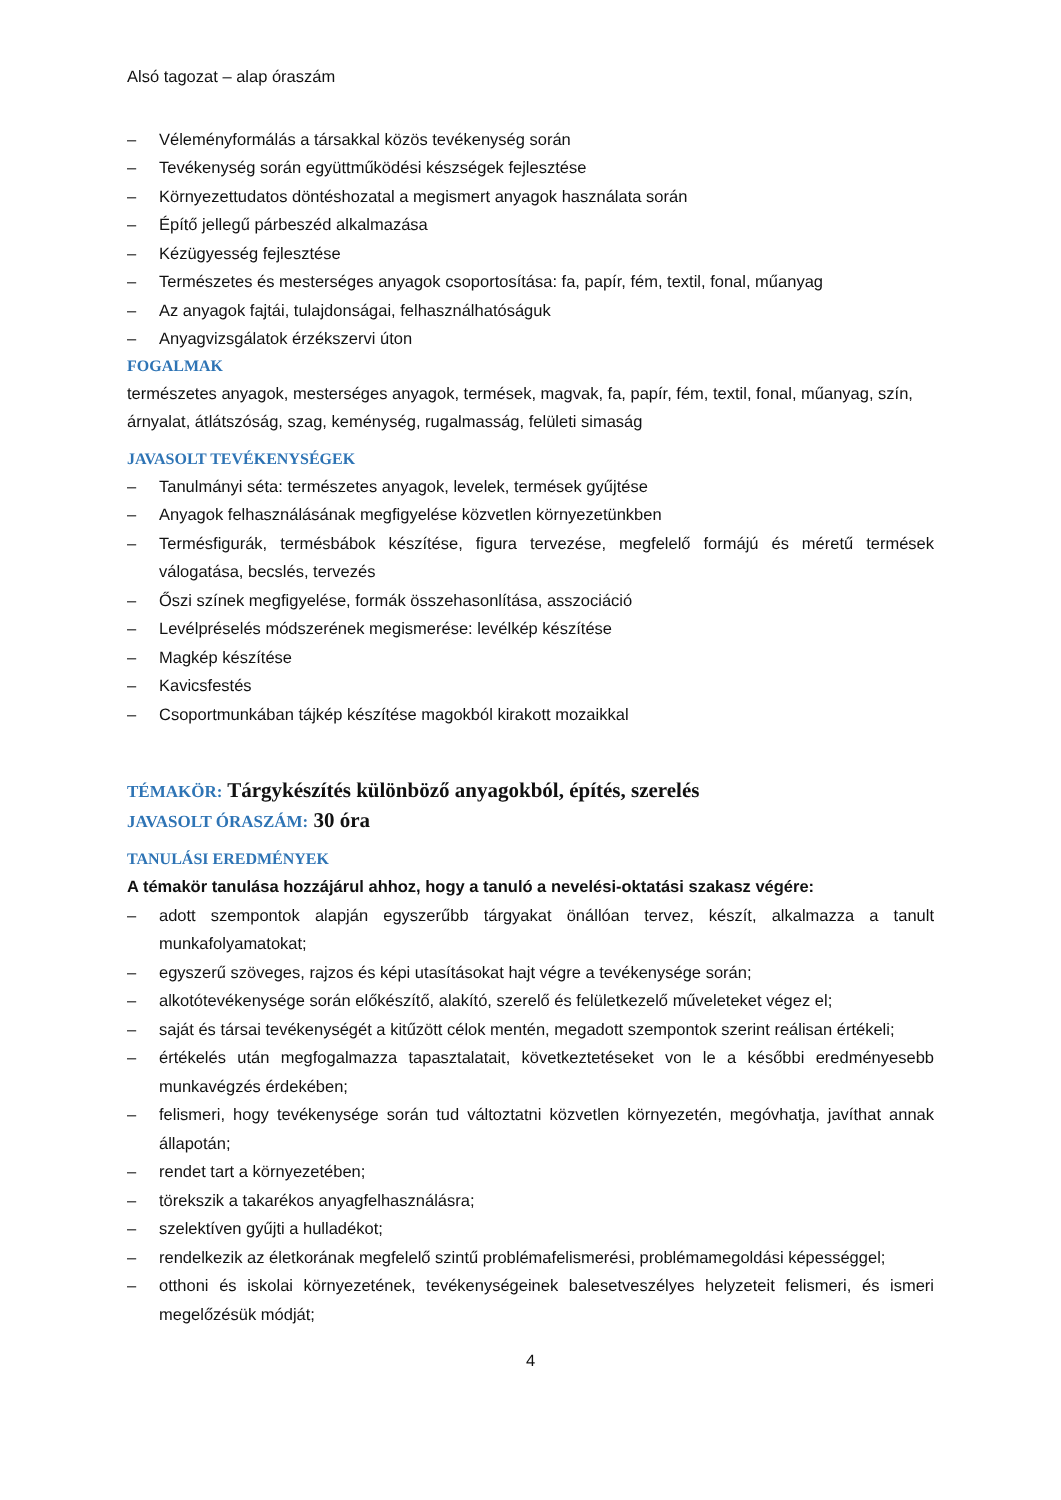Alsó tagozat – alap óraszám
– Véleményformálás a társakkal közös tevékenység során
– Tevékenység során együttműködési készségek fejlesztése
– Környezettudatos döntéshozatal a megismert anyagok használata során
– Építő jellegű párbeszéd alkalmazása
– Kézügyesség fejlesztése
– Természetes és mesterséges anyagok csoportosítása: fa, papír, fém, textil, fonal, műanyag
– Az anyagok fajtái, tulajdonságai, felhasználhatóságuk
– Anyagvizsgálatok érzékszervi úton
FOGALMAK
természetes anyagok, mesterséges anyagok, termések, magvak, fa, papír, fém, textil, fonal, műanyag, szín, árnyalat, átlátszóság, szag, keménység, rugalmasság, felületi simaság
JAVASOLT TEVÉKENYSÉGEK
– Tanulmányi séta: természetes anyagok, levelek, termések gyűjtése
– Anyagok felhasználásának megfigyelése közvetlen környezetünkben
– Termésfigurák, termésbábok készítése, figura tervezése, megfelelő formájú és méretű termések válogatása, becslés, tervezés
– Őszi színek megfigyelése, formák összehasonlítása, asszociáció
– Levélpréselés módszerének megismerése: levélkép készítése
– Magkép készítése
– Kavicsfestés
– Csoportmunkában tájkép készítése magokból kirakott mozaikkal
TÉMAKÖR: Tárgykészítés különböző anyagokból, építés, szerelés
JAVASOLT ÓRASZÁM: 30 óra
TANULÁSI EREDMÉNYEK
A témakör tanulása hozzájárul ahhoz, hogy a tanuló a nevelési-oktatási szakasz végére:
– adott szempontok alapján egyszerűbb tárgyakat önállóan tervez, készít, alkalmazza a tanult munkafolyamatokat;
– egyszerű szöveges, rajzos és képi utasításokat hajt végre a tevékenysége során;
– alkotótevékenysége során előkészítő, alakító, szerelő és felületkezelő műveleteket végez el;
– saját és társai tevékenységét a kitűzött célok mentén, megadott szempontok szerint reálisan értékeli;
– értékelés után megfogalmazza tapasztalatait, következtetéseket von le a későbbi eredményesebb munkavégzés érdekében;
– felismeri, hogy tevékenysége során tud változtatni közvetlen környezetén, megóvhatja, javíthat annak állapotán;
– rendet tart a környezetében;
– törekszik a takarékos anyagfelhasználásra;
– szelektíven gyűjti a hulladékot;
– rendelkezik az életkorának megfelelő szintű problémafelismerési, problémamegoldási képességgel;
– otthoni és iskolai környezetének, tevékenységeinek balesetveszélyes helyzeteit felismeri, és ismeri megelőzésük módját;
4